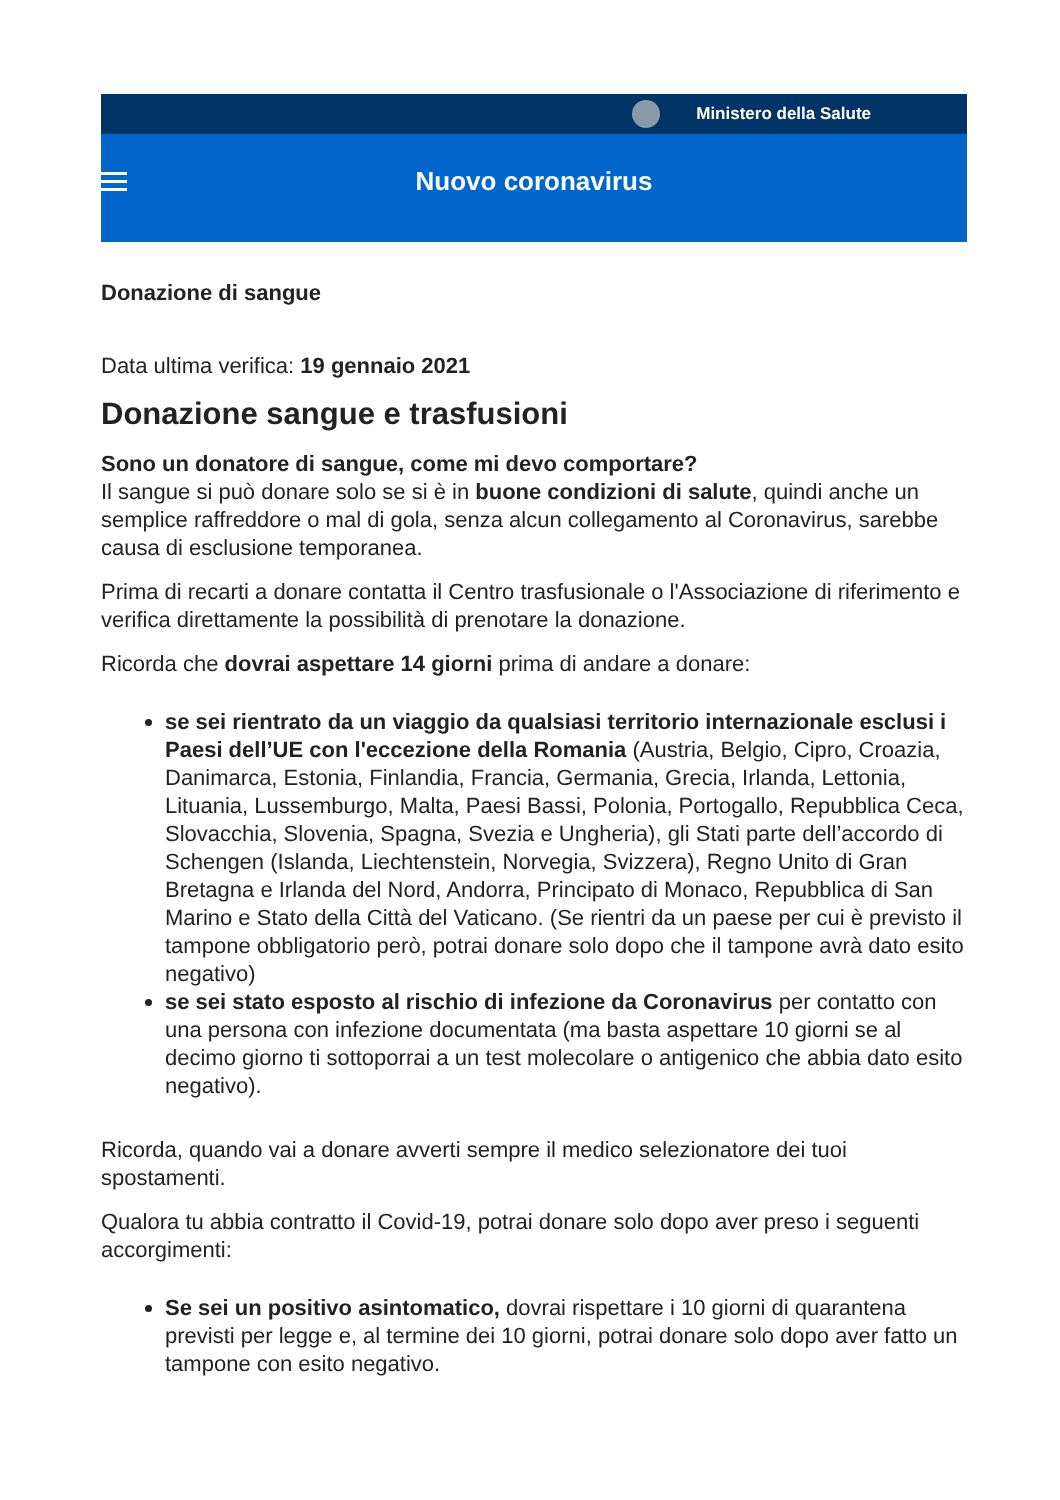Ministero della Salute
Nuovo coronavirus
Donazione di sangue
Data ultima verifica: 19 gennaio 2021
Donazione sangue e trasfusioni
Sono un donatore di sangue, come mi devo comportare?
Il sangue si può donare solo se si è in buone condizioni di salute, quindi anche un semplice raffreddore o mal di gola, senza alcun collegamento al Coronavirus, sarebbe causa di esclusione temporanea.
Prima di recarti a donare contatta il Centro trasfusionale o l'Associazione di riferimento e verifica direttamente la possibilità di prenotare la donazione.
Ricorda che dovrai aspettare 14 giorni prima di andare a donare:
se sei rientrato da un viaggio da qualsiasi territorio internazionale esclusi i Paesi dell’UE con l'eccezione della Romania (Austria, Belgio, Cipro, Croazia, Danimarca, Estonia, Finlandia, Francia, Germania, Grecia, Irlanda, Lettonia, Lituania, Lussemburgo, Malta, Paesi Bassi, Polonia, Portogallo, Repubblica Ceca, Slovacchia, Slovenia, Spagna, Svezia e Ungheria), gli Stati parte dell’accordo di Schengen (Islanda, Liechtenstein, Norvegia, Svizzera), Regno Unito di Gran Bretagna e Irlanda del Nord, Andorra, Principato di Monaco, Repubblica di San Marino e Stato della Città del Vaticano. (Se rientri da un paese per cui è previsto il tampone obbligatorio però, potrai donare solo dopo che il tampone avrà dato esito negativo)
se sei stato esposto al rischio di infezione da Coronavirus per contatto con una persona con infezione documentata (ma basta aspettare 10 giorni se al decimo giorno ti sottoporrai a un test molecolare o antigenico che abbia dato esito negativo).
Ricorda, quando vai a donare avverti sempre il medico selezionatore dei tuoi spostamenti.
Qualora tu abbia contratto il Covid-19, potrai donare solo dopo aver preso i seguenti accorgimenti:
Se sei un positivo asintomatico, dovrai rispettare i 10 giorni di quarantena previsti per legge e, al termine dei 10 giorni, potrai donare solo dopo aver fatto un tampone con esito negativo.